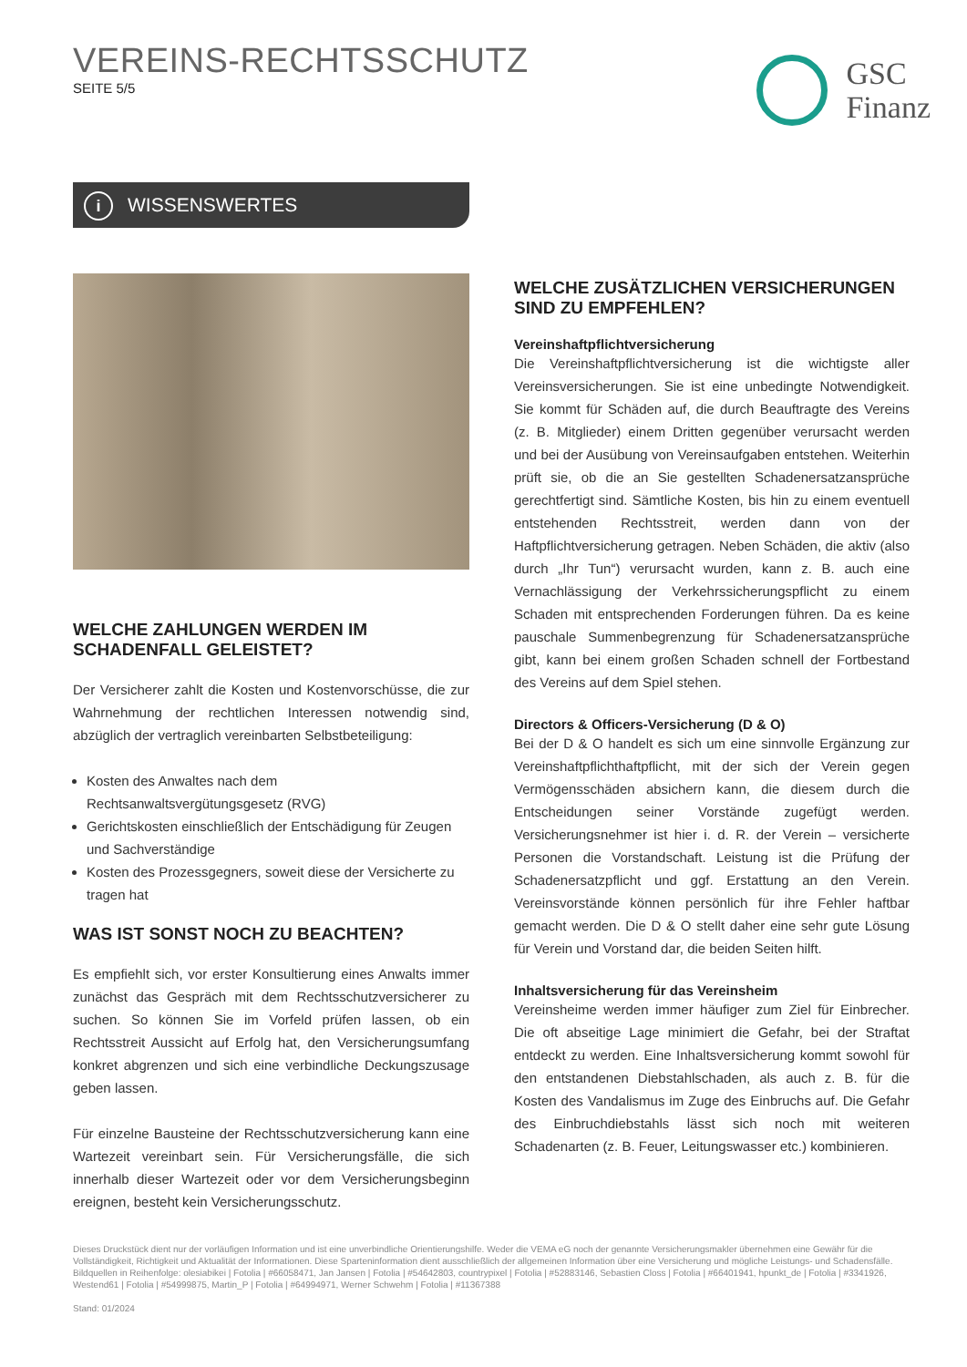VEREINS-RECHTSSCHUTZ
SEITE 5/5
GSC
Finanz
i WISSENSWERTES
WELCHE ZAHLUNGEN WERDEN IM SCHADENFALL GELEISTET?
Der Versicherer zahlt die Kosten und Kostenvorschüsse, die zur Wahrnehmung der rechtlichen Interessen notwendig sind, abzüglich der vertraglich vereinbarten Selbstbeteiligung:
Kosten des Anwaltes nach dem Rechtsanwaltsvergütungsgesetz (RVG)
Gerichtskosten einschließlich der Entschädigung für Zeugen und Sachverständige
Kosten des Prozessgegners, soweit diese der Versicherte zu tragen hat
WAS IST SONST NOCH ZU BEACHTEN?
Es empfiehlt sich, vor erster Konsultierung eines Anwalts immer zunächst das Gespräch mit dem Rechtsschutzversicherer zu suchen. So können Sie im Vorfeld prüfen lassen, ob ein Rechtsstreit Aussicht auf Erfolg hat, den Versicherungsumfang konkret abgrenzen und sich eine verbindliche Deckungszusage geben lassen.
Für einzelne Bausteine der Rechtsschutzversicherung kann eine Wartezeit vereinbart sein. Für Versicherungsfälle, die sich innerhalb dieser Wartezeit oder vor dem Versicherungsbeginn ereignen, besteht kein Versicherungsschutz.
WELCHE ZUSÄTZLICHEN VERSICHERUNGEN SIND ZU EMPFEHLEN?
Vereinshaftpflichtversicherung
Die Vereinshaftpflichtversicherung ist die wichtigste aller Vereinsversicherungen. Sie ist eine unbedingte Notwendigkeit. Sie kommt für Schäden auf, die durch Beauftragte des Vereins (z. B. Mitglieder) einem Dritten gegenüber verursacht werden und bei der Ausübung von Vereinsaufgaben entstehen. Weiterhin prüft sie, ob die an Sie gestellten Schadenersatzansprüche gerechtfertigt sind. Sämtliche Kosten, bis hin zu einem eventuell entstehenden Rechtsstreit, werden dann von der Haftpflichtversicherung getragen. Neben Schäden, die aktiv (also durch „Ihr Tun“) verursacht wurden, kann z. B. auch eine Vernachlässigung der Verkehrssicherungspflicht zu einem Schaden mit entsprechenden Forderungen führen. Da es keine pauschale Summenbegrenzung für Schadenersatzansprüche gibt, kann bei einem großen Schaden schnell der Fortbestand des Vereins auf dem Spiel stehen.
Directors & Officers-Versicherung (D & O)
Bei der D & O handelt es sich um eine sinnvolle Ergänzung zur Vereinshaftpflichthaftpflicht, mit der sich der Verein gegen Vermögensschäden absichern kann, die diesem durch die Entscheidungen seiner Vorstände zugefügt werden. Versicherungsnehmer ist hier i. d. R. der Verein – versicherte Personen die Vorstandschaft. Leistung ist die Prüfung der Schadenersatzpflicht und ggf. Erstattung an den Verein. Vereinsvorstände können persönlich für ihre Fehler haftbar gemacht werden. Die D & O stellt daher eine sehr gute Lösung für Verein und Vorstand dar, die beiden Seiten hilft.
Inhaltsversicherung für das Vereinsheim
Vereinsheime werden immer häufiger zum Ziel für Einbrecher. Die oft abseitige Lage minimiert die Gefahr, bei der Straftat entdeckt zu werden. Eine Inhaltsversicherung kommt sowohl für den entstandenen Diebstahlschaden, als auch z. B. für die Kosten des Vandalismus im Zuge des Einbruchs auf. Die Gefahr des Einbruchdiebstahls lässt sich noch mit weiteren Schadenarten (z. B. Feuer, Leitungswasser etc.) kombinieren.
Dieses Druckstück dient nur der vorläufigen Information und ist eine unverbindliche Orientierungshilfe. Weder die VEMA eG noch der genannte Versicherungsmakler übernehmen eine Gewähr für die Vollständigkeit, Richtigkeit und Aktualität der Informationen. Diese Sparteninformation dient ausschließlich der allgemeinen Information über eine Versicherung und mögliche Leistungs- und Schadensfälle. Bildquellen in Reihenfolge: olesiabikei | Fotolia | #66058471, Jan Jansen | Fotolia | #54642803, countrypixel | Fotolia | #52883146, Sebastien Closs | Fotolia | #66401941, hpunkt_de | Fotolia | #3341926, Westend61 | Fotolia | #54999875, Martin_P | Fotolia | #64994971, Werner Schwehm | Fotolia | #11367388
Stand: 01/2024